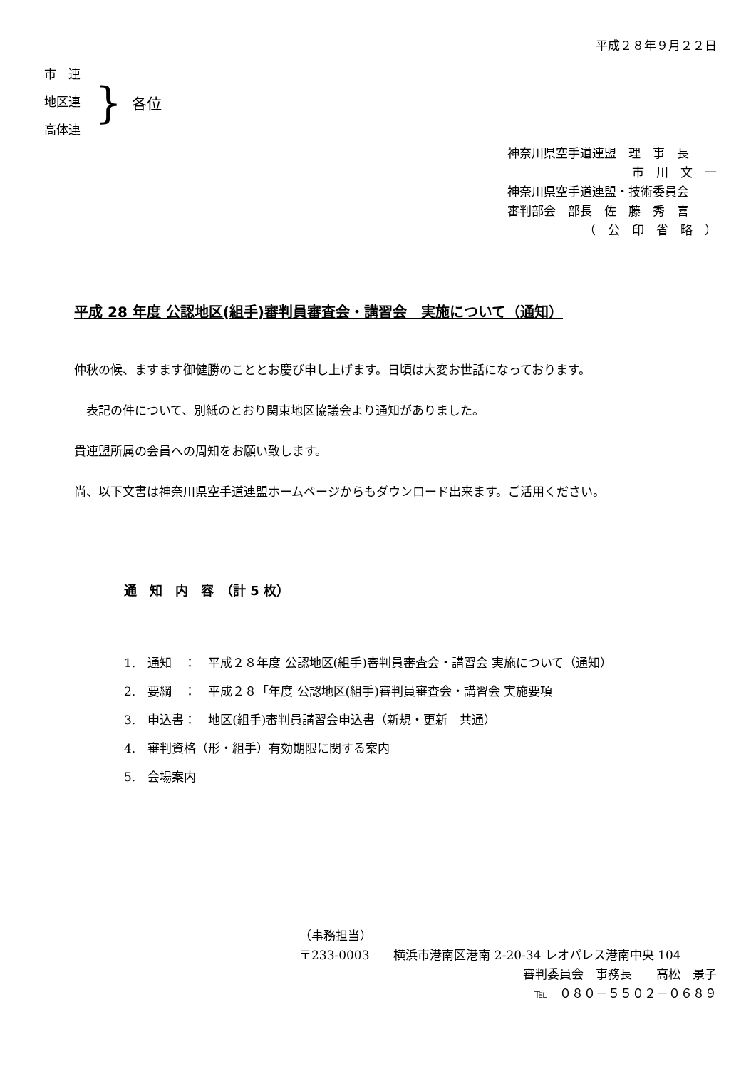平成２８年９月２２日
市　連
地区連
高体連
}
各位
神奈川県空手道連盟　理　事　長
市　川　文　一
神奈川県空手道連盟・技術委員会
審判部会　部長　佐　藤　秀　喜
（　公　印　省　略　）
平成 28 年度 公認地区(組手)審判員審査会・講習会　実施について（通知）
仲秋の候、ますます御健勝のこととお慶び申し上げます。日頃は大変お世話になっております。
　表記の件について、別紙のとおり関東地区協議会より通知がありました。
貴連盟所属の会員への周知をお願い致します。
尚、以下文書は神奈川県空手道連盟ホームページからもダウンロード出来ます。ご活用ください。
通　知　内　容　（計 5 枚）
1.　通知　：　平成２８年度 公認地区(組手)審判員審査会・講習会 実施について（通知）
2.　要綱　：　平成２８「年度 公認地区(組手)審判員審査会・講習会 実施要項
3.　申込書：　地区(組手)審判員講習会申込書（新規・更新　共通）
4.　審判資格（形・組手）有効期限に関する案内
5.　会場案内
（事務担当）
〒233-0003　　横浜市港南区港南 2-20-34 レオパレス港南中央 104
審判委員会　事務長　　高松　景子
℡　０８０－５５０２－０６８９